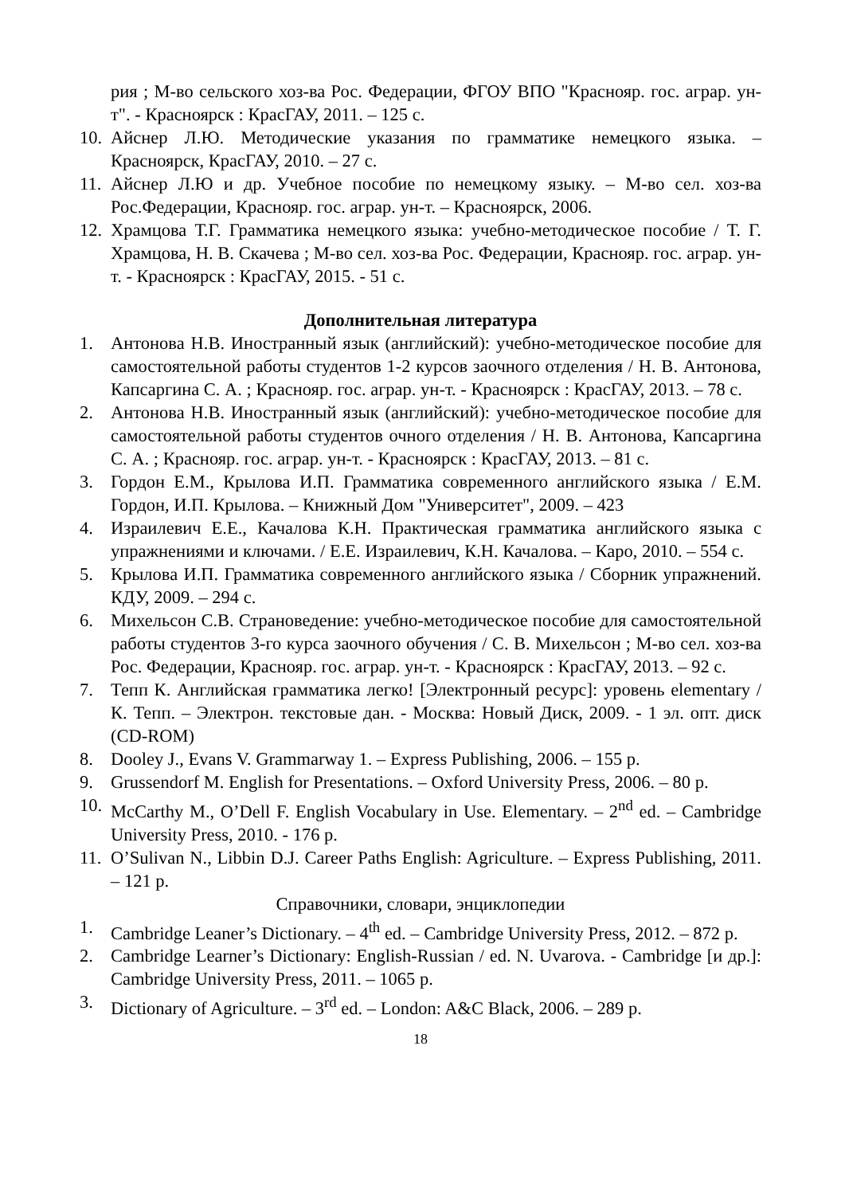рия ; М-во сельского хоз-ва Рос. Федерации, ФГОУ ВПО "Краснояр. гос. аграр. ун-т". - Красноярск : КрасГАУ, 2011. – 125 с.
10. Айснер Л.Ю. Методические указания по грамматике немецкого языка. – Красноярск, КрасГАУ, 2010. – 27 с.
11. Айснер Л.Ю и др. Учебное пособие по немецкому языку. – М-во сел. хоз-ва Рос.Федерации, Краснояр. гос. аграр. ун-т. – Красноярск, 2006.
12. Храмцова Т.Г. Грамматика немецкого языка: учебно-методическое пособие / Т. Г. Храмцова, Н. В. Скачева ; М-во сел. хоз-ва Рос. Федерации, Краснояр. гос. аграр. ун-т. - Красноярск : КрасГАУ, 2015. - 51 с.
Дополнительная литература
1. Антонова Н.В. Иностранный язык (английский): учебно-методическое пособие для самостоятельной работы студентов 1-2 курсов заочного отделения / Н. В. Антонова, Капсаргина С. А. ; Краснояр. гос. аграр. ун-т. - Красноярск : КрасГАУ, 2013. – 78 с.
2. Антонова Н.В. Иностранный язык (английский): учебно-методическое пособие для самостоятельной работы студентов очного отделения / Н. В. Антонова, Капсаргина С. А. ; Краснояр. гос. аграр. ун-т. - Красноярск : КрасГАУ, 2013. – 81 с.
3. Гордон Е.М., Крылова И.П. Грамматика современного английского языка / Е.М. Гордон, И.П. Крылова. – Книжный Дом "Университет", 2009. – 423
4. Израилевич Е.Е., Качалова К.Н. Практическая грамматика английского языка с упражнениями и ключами. / Е.Е. Израилевич, К.Н. Качалова. – Каро, 2010. – 554 с.
5. Крылова И.П. Грамматика современного английского языка / Сборник упражнений. КДУ, 2009. – 294 с.
6. Михельсон С.В. Страноведение: учебно-методическое пособие для самостоятельной работы студентов 3-го курса заочного обучения / С. В. Михельсон ; М-во сел. хоз-ва Рос. Федерации, Краснояр. гос. аграр. ун-т. - Красноярск : КрасГАУ, 2013. – 92 с.
7. Тепп К. Английская грамматика легко! [Электронный ресурс]: уровень elementary / К. Тепп. – Электрон. текстовые дан. - Москва: Новый Диск, 2009. - 1 эл. опт. диск (CD-ROM)
8. Dooley J., Evans V. Grammarway 1. – Express Publishing, 2006. – 155 p.
9. Grussendorf M. English for Presentations. – Oxford University Press, 2006. – 80 p.
10. McCarthy M., O’Dell F. English Vocabulary in Use. Elementary. – 2<sup>nd</sup> ed. – Cambridge University Press, 2010. - 176 p.
11. O’Sulivan N., Libbin D.J. Career Paths English: Agriculture. – Express Publishing, 2011. – 121 p.
Справочники, словари, энциклопедии
1. Cambridge Leaner’s Dictionary. – 4<sup>th</sup> ed. – Cambridge University Press, 2012. – 872 p.
2. Cambridge Learner’s Dictionary: English-Russian / ed. N. Uvarova. - Cambridge [и др.]: Cambridge University Press, 2011. – 1065 p.
3. Dictionary of Agriculture. – 3<sup>rd</sup> ed. – London: A&C Black, 2006. – 289 p.
18